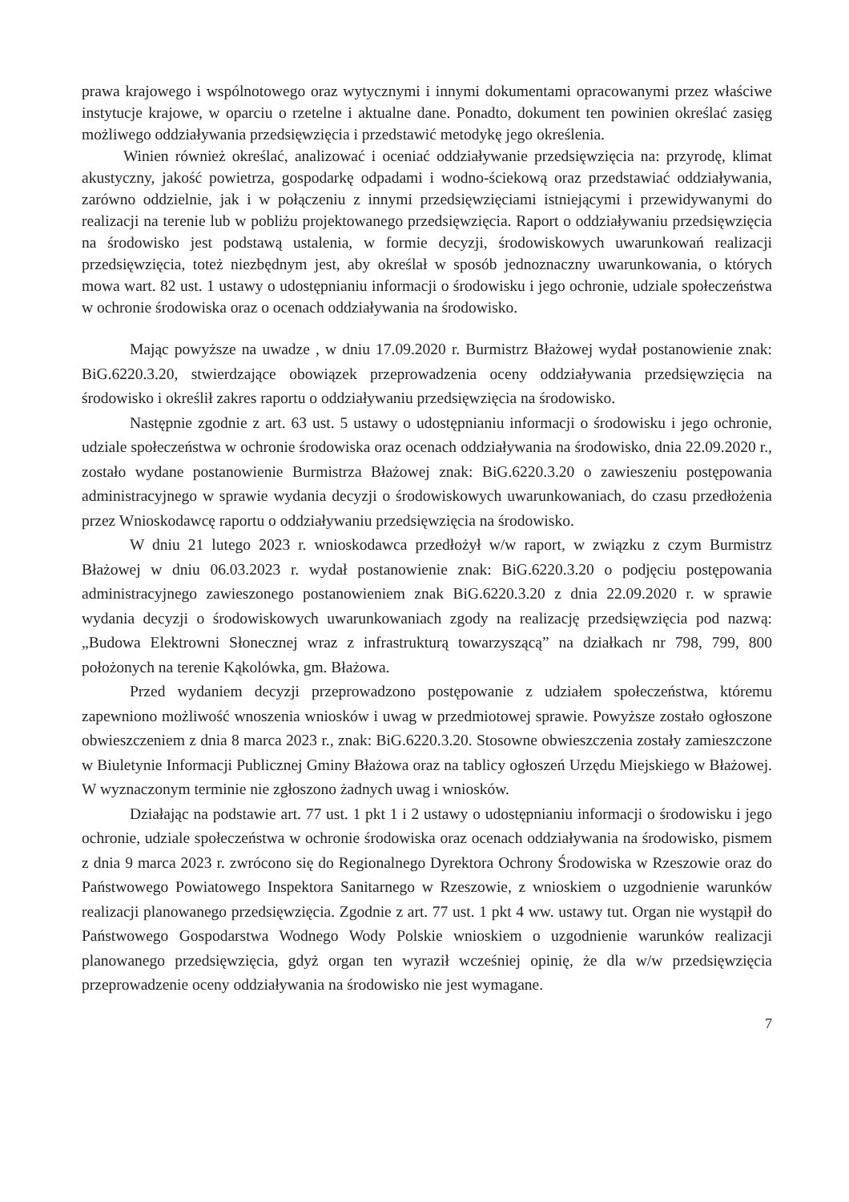prawa krajowego i wspólnotowego oraz wytycznymi i innymi dokumentami opracowanymi przez właściwe instytucje krajowe, w oparciu o rzetelne i aktualne dane. Ponadto, dokument ten powinien określać zasięg możliwego oddziaływania przedsięwzięcia i przedstawić metodykę jego określenia.
Winien również określać, analizować i oceniać oddziaływanie przedsięwzięcia na: przyrodę, klimat akustyczny, jakość powietrza, gospodarkę odpadami i wodno-ściekową oraz przedstawiać oddziaływania, zarówno oddzielnie, jak i w połączeniu z innymi przedsięwzięciami istniejącymi i przewidywanymi do realizacji na terenie lub w pobliżu projektowanego przedsięwzięcia. Raport o oddziaływaniu przedsięwzięcia na środowisko jest podstawą ustalenia, w formie decyzji, środowiskowych uwarunkowań realizacji przedsięwzięcia, toteż niezbędnym jest, aby określał w sposób jednoznaczny uwarunkowania, o których mowa wart. 82 ust. 1 ustawy o udostępnianiu informacji o środowisku i jego ochronie, udziale społeczeństwa w ochronie środowiska oraz o ocenach oddziaływania na środowisko.
Mając powyższe na uwadze , w dniu 17.09.2020 r. Burmistrz Błażowej wydał postanowienie znak: BiG.6220.3.20, stwierdzające obowiązek przeprowadzenia oceny oddziaływania przedsięwzięcia na środowisko i określił zakres raportu o oddziaływaniu przedsięwzięcia na środowisko.
Następnie zgodnie z art. 63 ust. 5 ustawy o udostępnianiu informacji o środowisku i jego ochronie, udziale społeczeństwa w ochronie środowiska oraz ocenach oddziaływania na środowisko, dnia 22.09.2020 r., zostało wydane postanowienie Burmistrza Błażowej znak: BiG.6220.3.20 o zawieszeniu postępowania administracyjnego w sprawie wydania decyzji o środowiskowych uwarunkowaniach, do czasu przedłożenia przez Wnioskodawcę raportu o oddziaływaniu przedsięwzięcia na środowisko.
W dniu 21 lutego 2023 r. wnioskodawca przedłożył w/w raport, w związku z czym Burmistrz Błażowej w dniu 06.03.2023 r. wydał postanowienie znak: BiG.6220.3.20 o podjęciu postępowania administracyjnego zawieszonego postanowieniem znak BiG.6220.3.20 z dnia 22.09.2020 r. w sprawie wydania decyzji o środowiskowych uwarunkowaniach zgody na realizację przedsięwzięcia pod nazwą: „Budowa Elektrowni Słonecznej wraz z infrastrukturą towarzyszącą” na działkach nr 798, 799, 800 położonych na terenie Kąkolówka, gm. Błażowa.
Przed wydaniem decyzji przeprowadzono postępowanie z udziałem społeczeństwa, któremu zapewniono możliwość wnoszenia wniosków i uwag w przedmiotowej sprawie. Powyższe zostało ogłoszone obwieszczeniem z dnia 8 marca 2023 r., znak: BiG.6220.3.20. Stosowne obwieszczenia zostały zamieszczone w Biuletynie Informacji Publicznej Gminy Błażowa oraz na tablicy ogłoszeń Urzędu Miejskiego w Błażowej. W wyznaczonym terminie nie zgłoszono żadnych uwag i wniosków.
Działając na podstawie art. 77 ust. 1 pkt 1 i 2 ustawy o udostępnianiu informacji o środowisku i jego ochronie, udziale społeczeństwa w ochronie środowiska oraz ocenach oddziaływania na środowisko, pismem z dnia 9 marca 2023 r. zwrócono się do Regionalnego Dyrektora Ochrony Środowiska w Rzeszowie oraz do Państwowego Powiatowego Inspektora Sanitarnego w Rzeszowie, z wnioskiem o uzgodnienie warunków realizacji planowanego przedsięwzięcia. Zgodnie z art. 77 ust. 1 pkt 4 ww. ustawy tut. Organ nie wystąpił do Państwowego Gospodarstwa Wodnego Wody Polskie wnioskiem o uzgodnienie warunków realizacji planowanego przedsięwzięcia, gdyż organ ten wyraził wcześniej opinię, że dla w/w przedsięwzięcia przeprowadzenie oceny oddziaływania na środowisko nie jest wymagane.
7